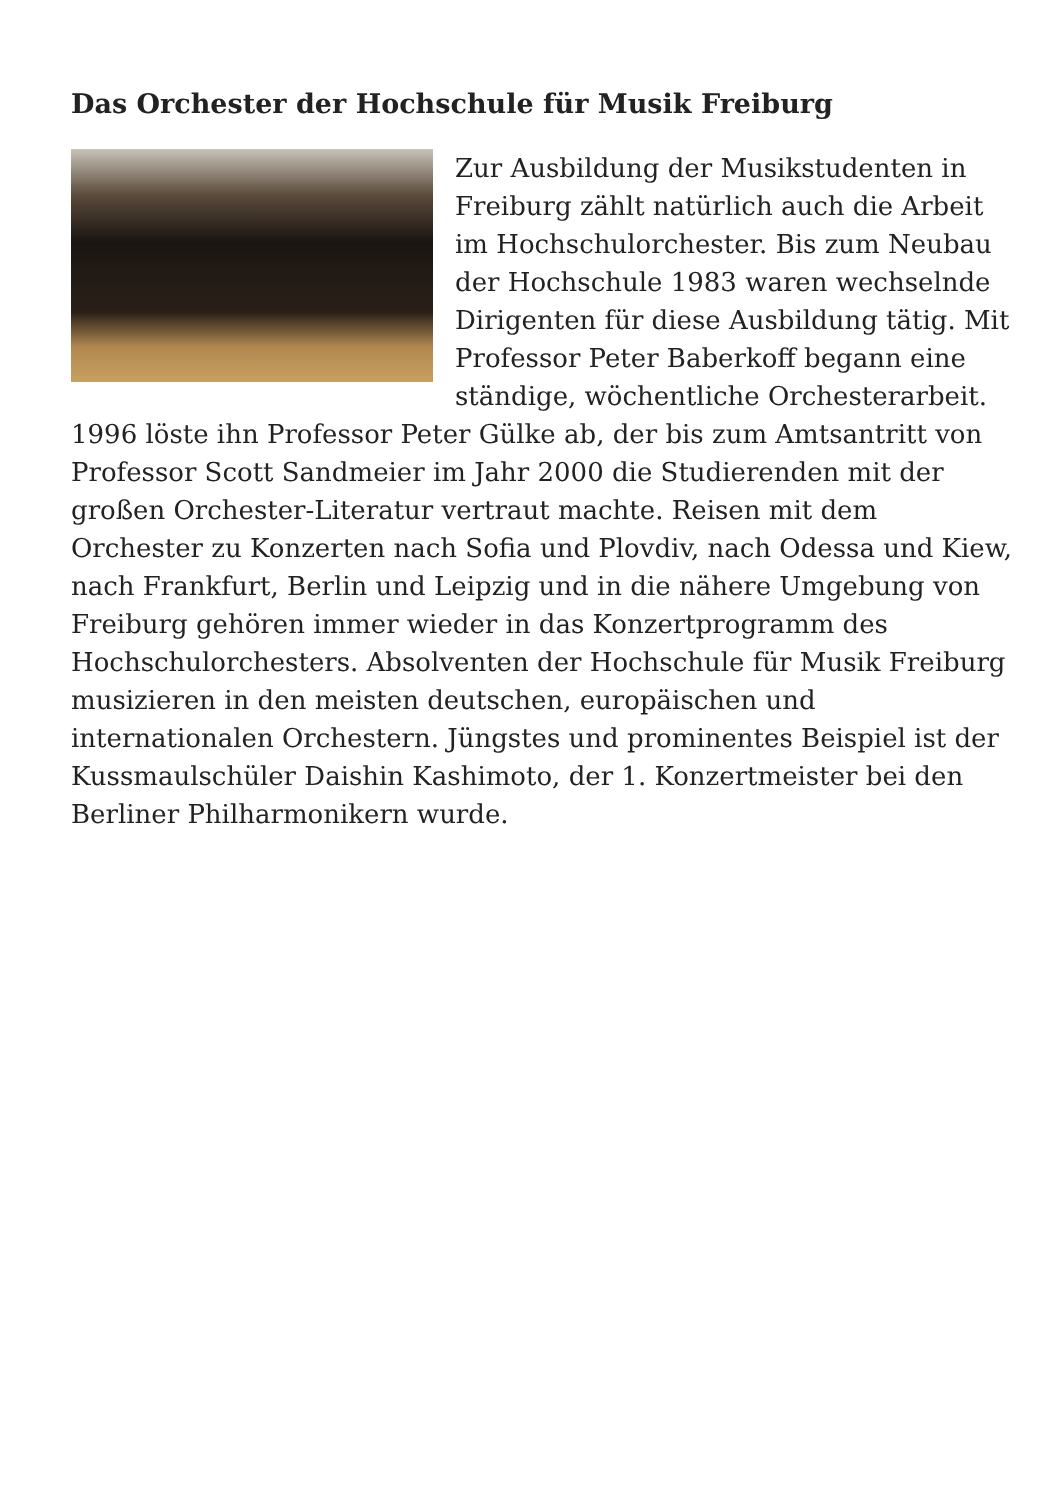Das Orchester der Hochschule für Musik Freiburg
Zur Ausbildung der Musikstudenten in Freiburg zählt natürlich auch die Arbeit im Hochschulorchester. Bis zum Neubau der Hochschule 1983 waren wechselnde Dirigenten für diese Ausbildung tätig. Mit Professor Peter Baberkoff begann eine ständige, wöchentliche Orchesterarbeit. 1996 löste ihn Professor Peter Gülke ab, der bis zum Amtsantritt von Professor Scott Sandmeier im Jahr 2000 die Studierenden mit der großen Orchester-Literatur vertraut machte. Reisen mit dem Orchester zu Konzerten nach Sofia und Plovdiv, nach Odessa und Kiew, nach Frankfurt, Berlin und Leipzig und in die nähere Umgebung von Freiburg gehören immer wieder in das Konzertprogramm des Hochschulorchesters. Absolventen der Hochschule für Musik Freiburg musizieren in den meisten deutschen, europäischen und internationalen Orchestern. Jüngstes und prominentes Beispiel ist der Kussmaulschüler Daishin Kashimoto, der 1. Konzertmeister bei den Berliner Philharmonikern wurde.